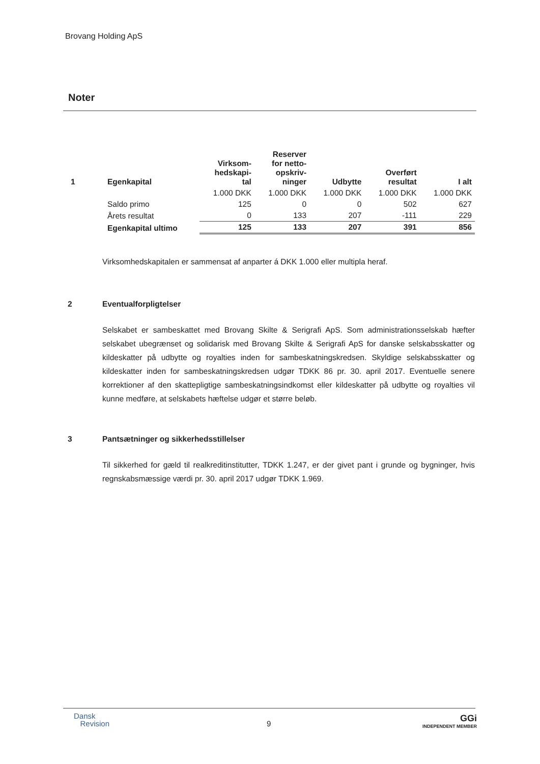Brovang Holding ApS
Noter
| 1 | Egenkapital | Virksom- hedskapi- tal | Reserver for netto- opskriv- ninger | Udbytte | Overført resultat | I alt |
| --- | --- | --- | --- | --- | --- | --- |
| | | 1.000 DKK | 1.000 DKK | 1.000 DKK | 1.000 DKK | 1.000 DKK |
| | Saldo primo | 125 | 0 | 0 | 502 | 627 |
| | Årets resultat | 0 | 133 | 207 | -111 | 229 |
| | Egenkapital ultimo | 125 | 133 | 207 | 391 | 856 |
Virksomhedskapitalen er sammensat af anparter á DKK 1.000 eller multipla heraf.
2 Eventualforpligtelser
Selskabet er sambeskattet med Brovang Skilte & Serigrafi ApS. Som administrationsselskab hæfter selskabet ubegrænset og solidarisk med Brovang Skilte & Serigrafi ApS for danske selskabsskatter og kildeskatter på udbytte og royalties inden for sambeskatningskredsen. Skyldige selskabsskatter og kildeskatter inden for sambeskatningskredsen udgør TDKK 86 pr. 30. april 2017. Eventuelle senere korrektioner af den skattepligtige sambeskatningsindkomst eller kildeskatter på udbytte og royalties vil kunne medføre, at selskabets hæftelse udgør et større beløb.
3 Pantsætninger og sikkerhedsstillelser
Til sikkerhed for gæld til realkreditinstitutter, TDKK 1.247, er der givet pant i grunde og bygninger, hvis regnskabsmæssige værdi pr. 30. april 2017 udgør TDKK 1.969.
Dansk
Revision
9 GGi
INDEPENDENT MEMBER